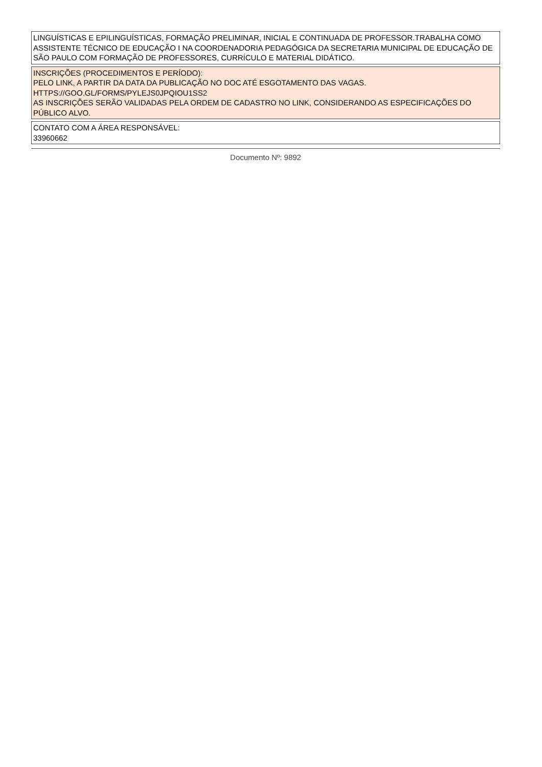LINGUÍSTICAS E EPILINGUÍSTICAS, FORMAÇÃO PRELIMINAR, INICIAL E CONTINUADA DE PROFESSOR.TRABALHA COMO ASSISTENTE TÉCNICO DE EDUCAÇÃO I NA COORDENADORIA PEDAGÓGICA DA SECRETARIA MUNICIPAL DE EDUCAÇÃO DE SÃO PAULO COM FORMAÇÃO DE PROFESSORES, CURRÍCULO E MATERIAL DIDÁTICO.
INSCRIÇÕES (PROCEDIMENTOS E PERÍODO):
PELO LINK, A PARTIR DA DATA DA PUBLICAÇÃO NO DOC ATÉ ESGOTAMENTO DAS VAGAS.
HTTPS://GOO.GL/FORMS/PYLEJS0JPQIOU1SS2
AS INSCRIÇÕES SERÃO VALIDADAS PELA ORDEM DE CADASTRO NO LINK, CONSIDERANDO AS ESPECIFICAÇÕES DO PÚBLICO ALVO.
CONTATO COM A ÁREA RESPONSÁVEL:
33960662
Documento Nº: 9892